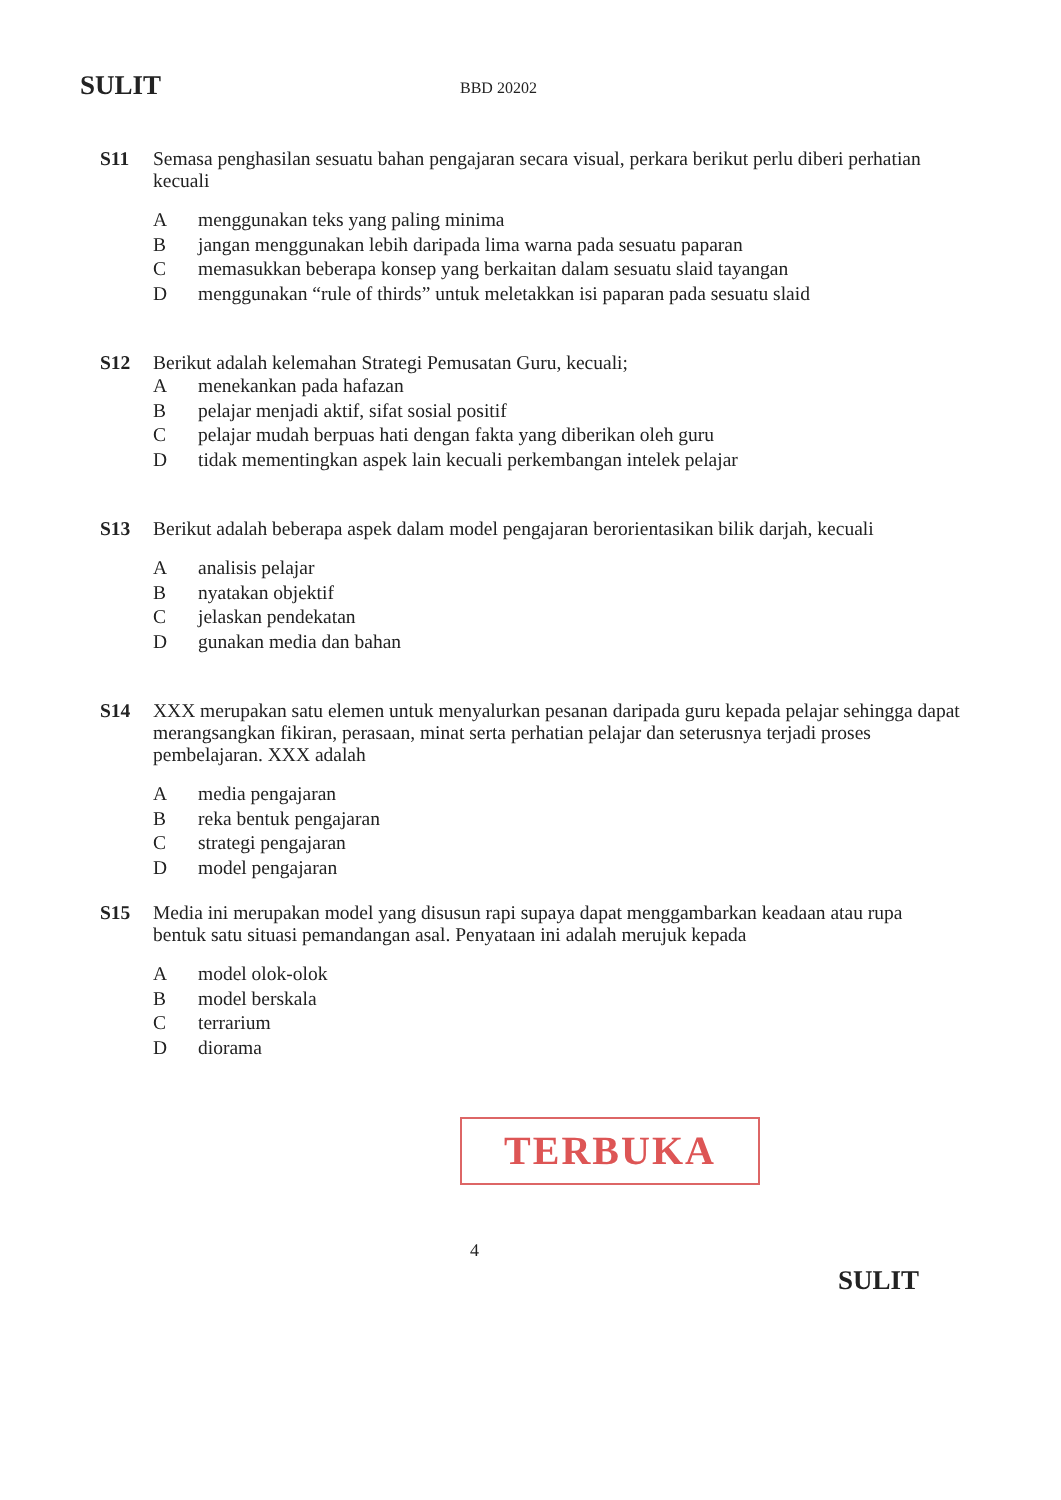SULIT BBD 20202
S11 Semasa penghasilan sesuatu bahan pengajaran secara visual, perkara berikut perlu diberi perhatian kecuali
Amenggunakan teks yang paling minima
Bjangan menggunakan lebih daripada lima warna pada sesuatu paparan
Cmemasukkan beberapa konsep yang berkaitan dalam sesuatu slaid tayangan
Dmenggunakan “rule of thirds” untuk meletakkan isi paparan pada sesuatu slaid
S12 Berikut adalah kelemahan Strategi Pemusatan Guru, kecuali;
Amenekankan pada hafazan
Bpelajar menjadi aktif, sifat sosial positif
Cpelajar mudah berpuas hati dengan fakta yang diberikan oleh guru
Dtidak mementingkan aspek lain kecuali perkembangan intelek pelajar
S13 Berikut adalah beberapa aspek dalam model pengajaran berorientasikan bilik darjah, kecuali
Aanalisis pelajar
Bnyatakan objektif
Cjelaskan pendekatan
Dgunakan media dan bahan
S14 XXX merupakan satu elemen untuk menyalurkan pesanan daripada guru kepada pelajar sehingga dapat merangsangkan fikiran, perasaan, minat serta perhatian pelajar dan seterusnya terjadi proses pembelajaran. XXX adalah
Amedia pengajaran
Breka bentuk pengajaran
Cstrategi pengajaran
Dmodel pengajaran
S15 Media ini merupakan model yang disusun rapi supaya dapat menggambarkan keadaan atau rupa bentuk satu situasi pemandangan asal. Penyataan ini adalah merujuk kepada
Amodel olok-olok
Bmodel berskala
Cterrarium
Ddiorama
TERBUKA
4
SULIT